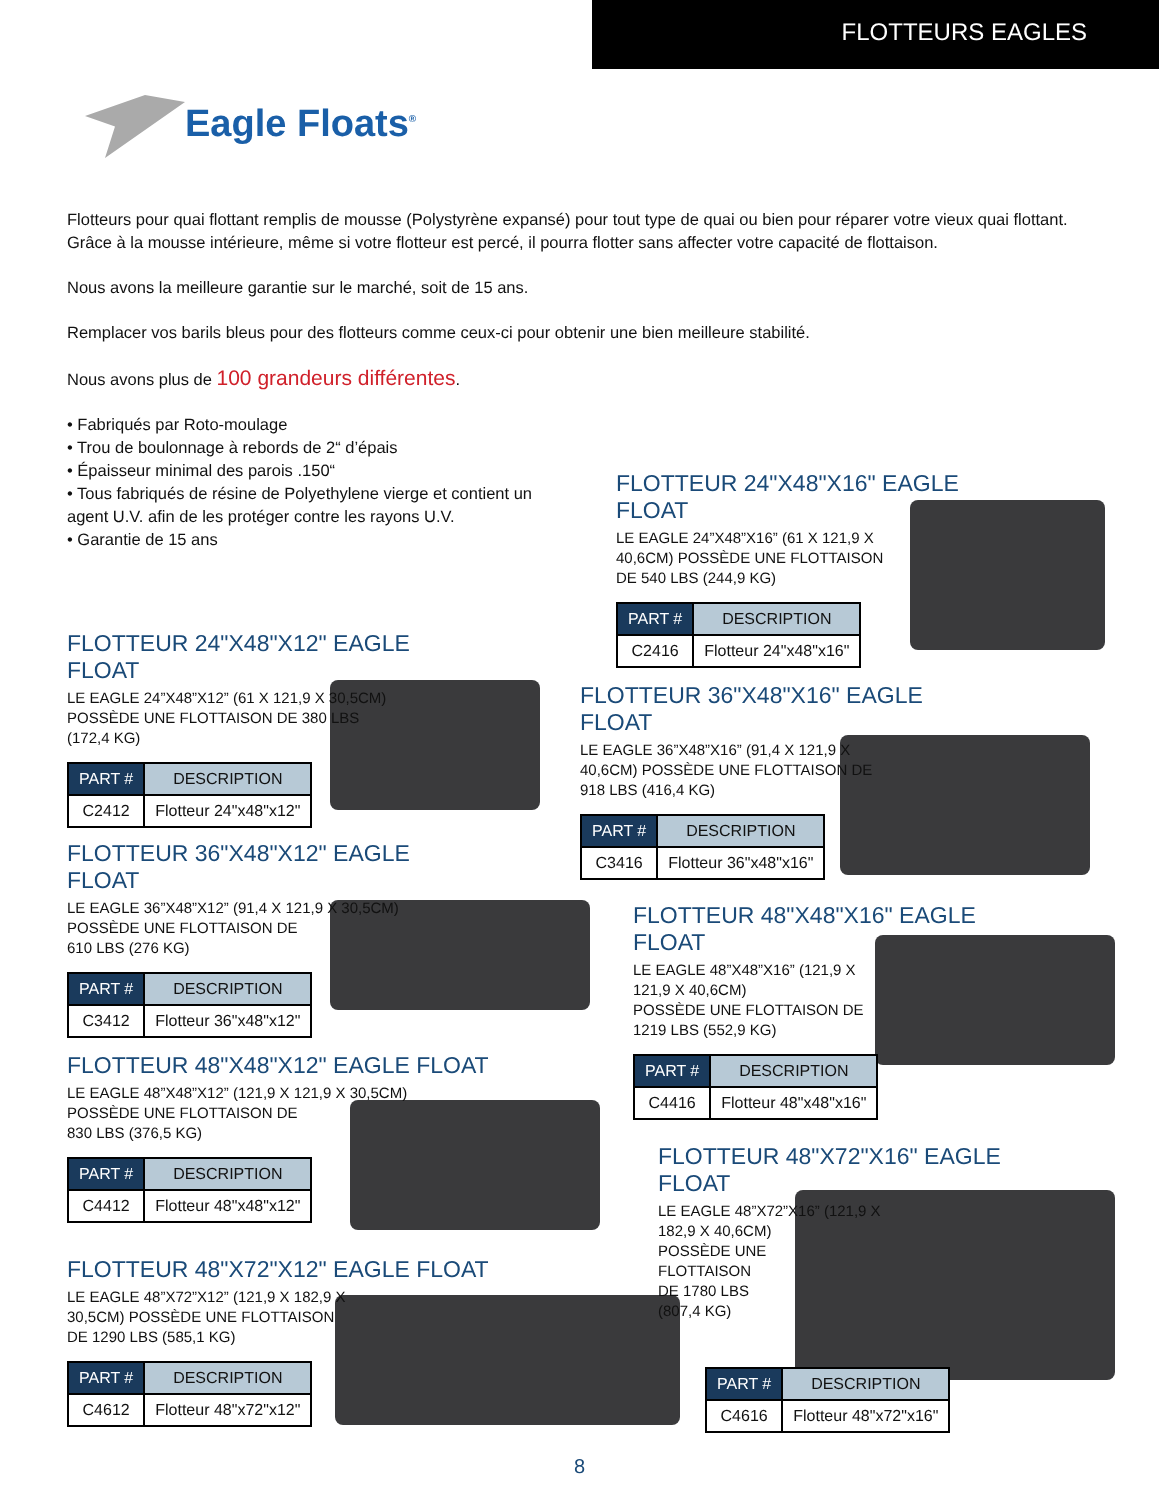FLOTTEURS EAGLES
Eagle Floats<sup>®</sup>
Flotteurs pour quai flottant remplis de mousse (Polystyrène expansé) pour tout type de quai ou bien pour réparer votre vieux quai flottant. Grâce à la mousse intérieure, même si votre flotteur est percé, il pourra flotter sans affecter votre capacité de flottaison.
Nous avons la meilleure garantie sur le marché, soit de 15 ans.
Remplacer vos barils bleus pour des flotteurs comme ceux-ci pour obtenir une bien meilleure stabilité.
Nous avons plus de 100 grandeurs différentes.
• Fabriqués par Roto-moulage
• Trou de boulonnage à rebords de 2“ d’épais
• Épaisseur minimal des parois .150“
• Tous fabriqués de résine de Polyethylene vierge et contient un agent U.V. afin de les protéger contre les rayons U.V.
• Garantie de 15 ans
FLOTTEUR 24"X48"X16" EAGLE FLOAT
LE EAGLE 24”X48”X16” (61 X 121,9 X
40,6CM) POSSÈDE UNE FLOTTAISON
DE 540 LBS (244,9 KG)
| PART # | DESCRIPTION |
| --- | --- |
| C2416 | Flotteur 24"x48"x16" |
FLOTTEUR 24"X48"X12" EAGLE FLOAT
LE EAGLE 24”X48”X12” (61 X 121,9 X 30,5CM)
POSSÈDE UNE FLOTTAISON DE 380 LBS
(172,4 KG)
| PART # | DESCRIPTION |
| --- | --- |
| C2412 | Flotteur 24"x48"x12" |
FLOTTEUR 36"X48"X16" EAGLE FLOAT
LE EAGLE 36”X48”X16” (91,4 X 121,9 X
40,6CM) POSSÈDE UNE FLOTTAISON DE
918 LBS (416,4 KG)
| PART # | DESCRIPTION |
| --- | --- |
| C3416 | Flotteur 36"x48"x16" |
FLOTTEUR 36"X48"X12" EAGLE FLOAT
LE EAGLE 36”X48”X12” (91,4 X 121,9 X 30,5CM)
POSSÈDE UNE FLOTTAISON DE
610 LBS (276 KG)
| PART # | DESCRIPTION |
| --- | --- |
| C3412 | Flotteur 36"x48"x12" |
FLOTTEUR 48"X48"X16" EAGLE FLOAT
LE EAGLE 48”X48”X16” (121,9 X
121,9 X 40,6CM)
POSSÈDE UNE FLOTTAISON DE
1219 LBS (552,9 KG)
| PART # | DESCRIPTION |
| --- | --- |
| C4416 | Flotteur 48"x48"x16" |
FLOTTEUR 48"X48"X12" EAGLE FLOAT
LE EAGLE 48”X48”X12” (121,9 X 121,9 X 30,5CM)
POSSÈDE UNE FLOTTAISON DE
830 LBS (376,5 KG)
| PART # | DESCRIPTION |
| --- | --- |
| C4412 | Flotteur 48"x48"x12" |
FLOTTEUR 48"X72"X16" EAGLE FLOAT
LE EAGLE 48”X72”X16” (121,9 X
182,9 X 40,6CM)
POSSÈDE UNE
FLOTTAISON
DE 1780 LBS
(807,4 KG)
FLOTTEUR 48"X72"X12" EAGLE FLOAT
LE EAGLE 48”X72”X12” (121,9 X 182,9 X
30,5CM) POSSÈDE UNE FLOTTAISON
DE 1290 LBS (585,1 KG)
| PART # | DESCRIPTION |
| --- | --- |
| C4612 | Flotteur 48"x72"x12" |
| PART # | DESCRIPTION |
| --- | --- |
| C4616 | Flotteur 48"x72"x16" |
8